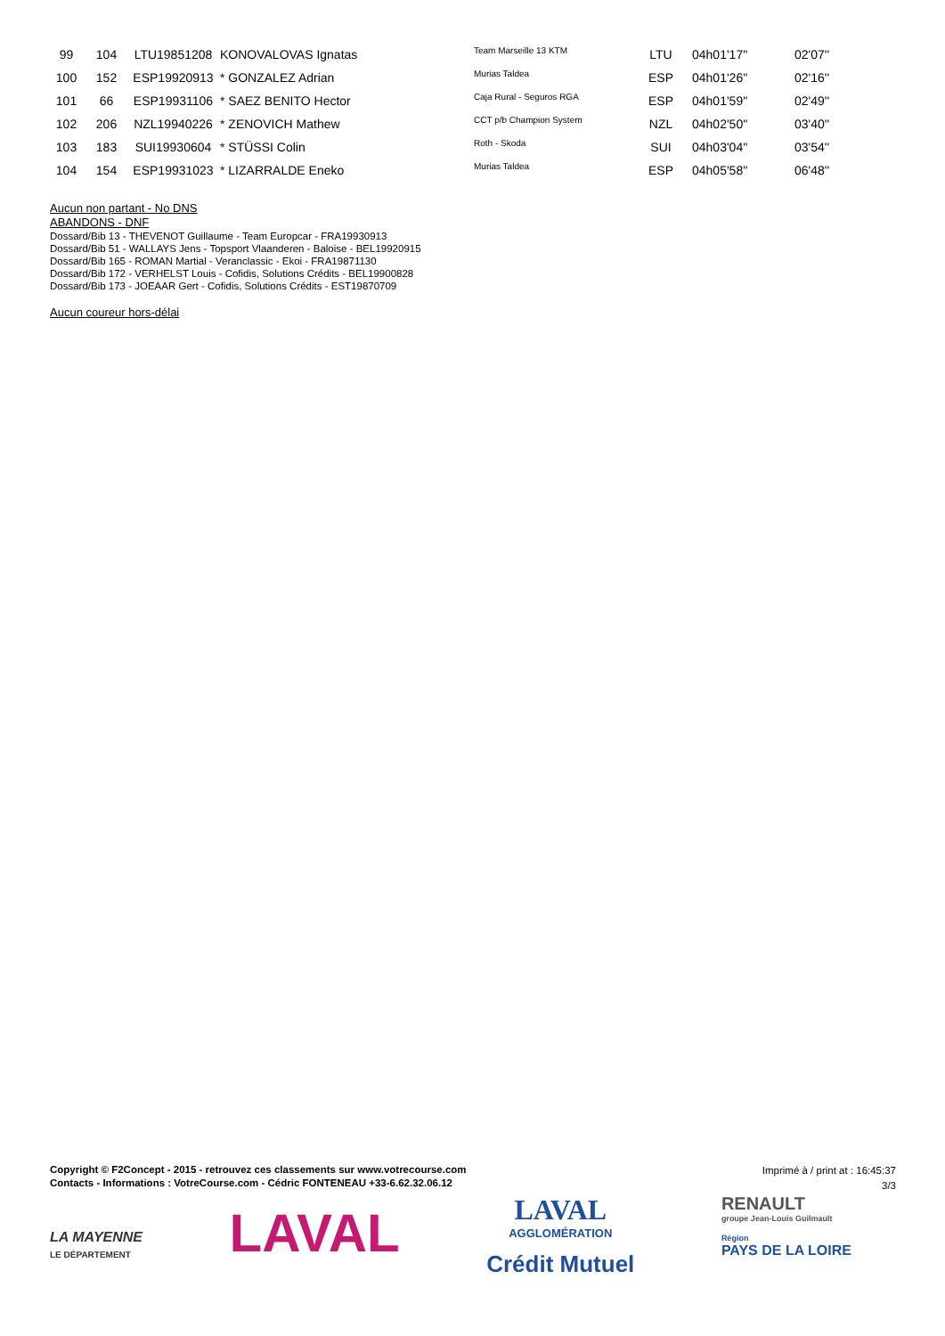| 99 | 104 | LTU19851208 | KONOVALOVAS Ignatas | Team Marseille 13 KTM | LTU | 04h01'17'' | 02'07'' |
| 100 | 152 | ESP19920913 | * GONZALEZ Adrian | Murias Taldea | ESP | 04h01'26'' | 02'16'' |
| 101 | 66 | ESP19931106 | * SAEZ BENITO Hector | Caja Rural - Seguros RGA | ESP | 04h01'59'' | 02'49'' |
| 102 | 206 | NZL19940226 | * ZENOVICH Mathew | CCT p/b Champion System | NZL | 04h02'50'' | 03'40'' |
| 103 | 183 | SUI19930604 | * STÜSSI Colin | Roth - Skoda | SUI | 04h03'04'' | 03'54'' |
| 104 | 154 | ESP19931023 | * LIZARRALDE Eneko | Murias Taldea | ESP | 04h05'58'' | 06'48'' |
Aucun non partant - No DNS
ABANDONS - DNF
Dossard/Bib 13 - THEVENOT Guillaume - Team Europcar - FRA19930913
Dossard/Bib 51 - WALLAYS Jens - Topsport Vlaanderen - Baloise - BEL19920915
Dossard/Bib 165 - ROMAN Martial - Veranclassic - Ekoi - FRA19871130
Dossard/Bib 172 - VERHELST Louis - Cofidis, Solutions Crédits - BEL19900828
Dossard/Bib 173 - JOEAAR Gert - Cofidis, Solutions Crédits - EST19870709
Aucun coureur hors-délai
Copyright © F2Concept - 2015 - retrouvez ces classements sur www.votrecourse.com
Contacts - Informations : VotreCourse.com - Cédric FONTENEAU +33-6.62.32.06.12
Imprimé à / print at : 16:45:37
3/3
LA MAYENNE
LE DÉPARTEMENT
LAVAL
LAVAL
AGGLOMÉRATION
Crédit Mutuel
RENAULT
groupe Jean-Louis Guilmault
Région
PAYS DE LA LOIRE